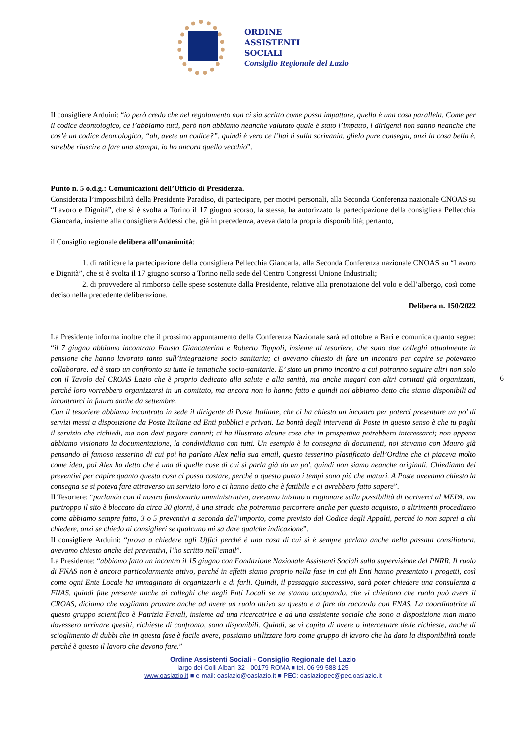ORDINE
ASSISTENTI
SOCIALI
Consiglio Regionale del Lazio
Il consigliere Arduini: “io però credo che nel regolamento non ci sia scritto come possa impattare, quella è una cosa parallela. Come per il codice deontologico, ce l’abbiamo tutti, però non abbiamo neanche valutato quale è stato l’impatto, i dirigenti non sanno neanche che cos’è un codice deontologico, “ah, avete un codice?”, quindi è vero ce l’hai lì sulla scrivania, glielo pure consegni, anzi la cosa bella è, sarebbe riuscire a fare una stampa, io ho ancora quello vecchio”.
Punto n. 5 o.d.g.: Comunicazioni dell’Ufficio di Presidenza.
Considerata l’impossibilità della Presidente Paradiso, di partecipare, per motivi personali, alla Seconda Conferenza nazionale CNOAS su “Lavoro e Dignità”, che si è svolta a Torino il 17 giugno scorso, la stessa, ha autorizzato la partecipazione della consigliera Pellecchia Giancarla, insieme alla consigliera Addessi che, già in precedenza, aveva dato la propria disponibilità; pertanto,
il Consiglio regionale delibera all’unanimità:
1. di ratificare la partecipazione della consigliera Pellecchia Giancarla, alla Seconda Conferenza nazionale CNOAS su “Lavoro e Dignità”, che si è svolta il 17 giugno scorso a Torino nella sede del Centro Congressi Unione Industriali;
2. di provvedere al rimborso delle spese sostenute dalla Presidente, relative alla prenotazione del volo e dell’albergo, così come deciso nella precedente deliberazione.
Delibera n. 150/2022
La Presidente informa inoltre che il prossimo appuntamento della Conferenza Nazionale sarà ad ottobre a Bari e comunica quanto segue: “il 7 giugno abbiamo incontrato Fausto Giancaterina e Roberto Toppoli, insieme al tesoriere, che sono due colleghi attualmente in pensione che hanno lavorato tanto sull’integrazione socio sanitaria; ci avevano chiesto di fare un incontro per capire se potevamo collaborare, ed è stato un confronto su tutte le tematiche socio-sanitarie. E’ stato un primo incontro a cui potranno seguire altri non solo con il Tavolo del CROAS Lazio che è proprio dedicato alla salute e alla sanità, ma anche magari con altri comitati già organizzati, perché loro vorrebbero organizzarsi in un comitato, ma ancora non lo hanno fatto e quindi noi abbiamo detto che siamo disponibili ad incontrarci in futuro anche da settembre.
Con il tesoriere abbiamo incontrato in sede il dirigente di Poste Italiane, che ci ha chiesto un incontro per poterci presentare un po' di servizi messi a disposizione da Poste Italiane ad Enti pubblici e privati. La bontà degli interventi di Poste in questo senso è che tu paghi il servizio che richiedi, ma non devi pagare canoni; ci ha illustrato alcune cose che in prospettiva potrebbero interessarci; non appena abbiamo visionato la documentazione, la condividiamo con tutti. Un esempio è la consegna di documenti, noi stavamo con Mauro già pensando al famoso tesserino di cui poi ha parlato Alex nella sua email, questo tesserino plastificato dell’Ordine che ci piaceva molto come idea, poi Alex ha detto che è una di quelle cose di cui si parla già da un po', quindi non siamo neanche originali. Chiediamo dei preventivi per capire quanto questa cosa ci possa costare, perché a questo punto i tempi sono più che maturi. A Poste avevamo chiesto la consegna se si poteva fare attraverso un servizio loro e ci hanno detto che è fattibile e ci avrebbero fatto sapere”.
Il Tesoriere: “parlando con il nostro funzionario amministrativo, avevamo iniziato a ragionare sulla possibilità di iscriverci al MEPA, ma purtroppo il sito è bloccato da circa 30 giorni, è una strada che potremmo percorrere anche per questo acquisto, o altrimenti procediamo come abbiamo sempre fatto, 3 o 5 preventivi a seconda dell’importo, come previsto dal Codice degli Appalti, perché io non saprei a chi chiedere, anzi se chiedo ai consiglieri se qualcuno mi sa dare qualche indicazione”.
Il consigliere Arduini: “prova a chiedere agli Uffici perché è una cosa di cui si è sempre parlato anche nella passata consiliatura, avevamo chiesto anche dei preventivi, l’ho scritto nell’email”.
La Presidente: “abbiamo fatto un incontro il 15 giugno con Fondazione Nazionale Assistenti Sociali sulla supervisione del PNRR. Il ruolo di FNAS non è ancora particolarmente attivo, perché in effetti siamo proprio nella fase in cui gli Enti hanno presentato i progetti, così come ogni Ente Locale ha immaginato di organizzarli e di farli. Quindi, il passaggio successivo, sarà poter chiedere una consulenza a FNAS, quindi fate presente anche ai colleghi che negli Enti Locali se ne stanno occupando, che vi chiedono che ruolo può avere il CROAS, diciamo che vogliamo provare anche ad avere un ruolo attivo su questo e a fare da raccordo con FNAS. La coordinatrice di questo gruppo scientifico è Patrizia Favali, insieme ad una ricercatrice e ad una assistente sociale che sono a disposizione man mano dovessero arrivare quesiti, richieste di confronto, sono disponibili. Quindi, se vi capita di avere o intercettare delle richieste, anche di scioglimento di dubbi che in questa fase è facile avere, possiamo utilizzare loro come gruppo di lavoro che ha dato la disponibilità totale perché è questo il lavoro che devono fare.”
6
Ordine Assistenti Sociali - Consiglio Regionale del Lazio
largo dei Colli Albani 32 - 00179 ROMA ■ tel. 06 99 588 125
www.oaslazio.it ■ e-mail: oaslazio@oaslazio.it ■ PEC: oaslaziopec@pec.oaslazio.it